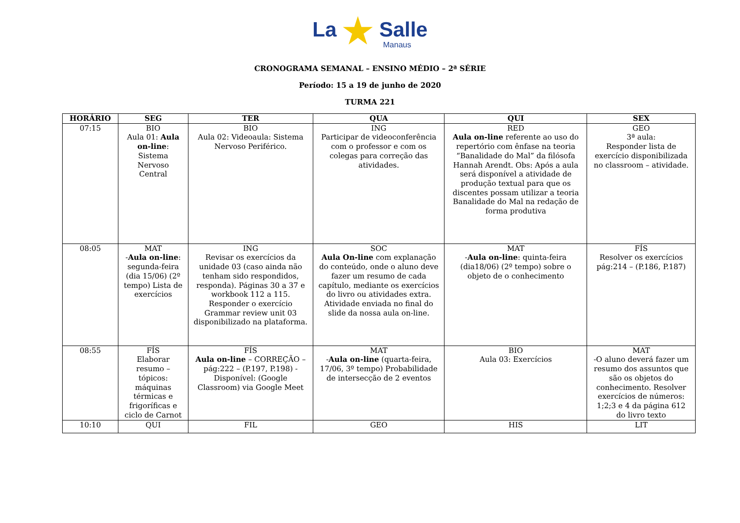La ★ Salle
Manaus
CRONOGRAMA SEMANAL – ENSINO MÉDIO – 2ª SÉRIE
Período: 15 a 19 de junho de 2020
TURMA 221
| HORÁRIO | SEG | TER | QUA | QUI | SEX |
| --- | --- | --- | --- | --- | --- |
| 07:15 | BIO Aula 01: Aula on-line : Sistema Nervoso Central | BIO Aula 02: Videoaula: Sistema Nervoso Periférico. | ING Participar de videoconferência com o professor e com os colegas para correção das atividades. | RED Aula on-line referente ao uso do repertório com ênfase na teoria “Banalidade do Mal” da filósofa Hannah Arendt. Obs: Após a aula será disponível a atividade de produção textual para que os discentes possam utilizar a teoria Banalidade do Mal na redação de forma produtiva | GEO 3ª aula: Responder lista de exercício disponibilizada no classroom – atividade. |
| 08:05 | MAT - Aula on-line : segunda-feira (dia 15/06) (2º tempo) Lista de exercícios | ING Revisar os exercícios da unidade 03 (caso ainda não tenham sido respondidos, responda). Páginas 30 a 37 e workbook 112 a 115. Responder o exercício Grammar review unit 03 disponibilizado na plataforma. | SOC Aula On-line com explanação do conteúdo, onde o aluno deve fazer um resumo de cada capítulo, mediante os exercícios do livro ou atividades extra. Atividade enviada no final do slide da nossa aula on-line. | MAT - Aula on-line : quinta-feira (dia18/06) (2º tempo) sobre o objeto de o conhecimento | FÍS Resolver os exercícios pág:214 – (P.186, P.187) |
| 08:55 | FÍS Elaborar resumo – tópicos: máquinas térmicas e frigoríficas e ciclo de Carnot | FÍS Aula on-line – CORREÇÃO – pág:222 – (P.197, P.198) - Disponível: (Google Classroom) via Google Meet | MAT - Aula on-line (quarta-feira, 17/06, 3º tempo) Probabilidade de intersecção de 2 eventos | BIO Aula 03: Exercícios | MAT -O aluno deverá fazer um resumo dos assuntos que são os objetos do conhecimento. Resolver exercícios de números: 1;2;3 e 4 da página 612 do livro texto |
| 10:10 | QUI | FIL | GEO | HIS | LIT |